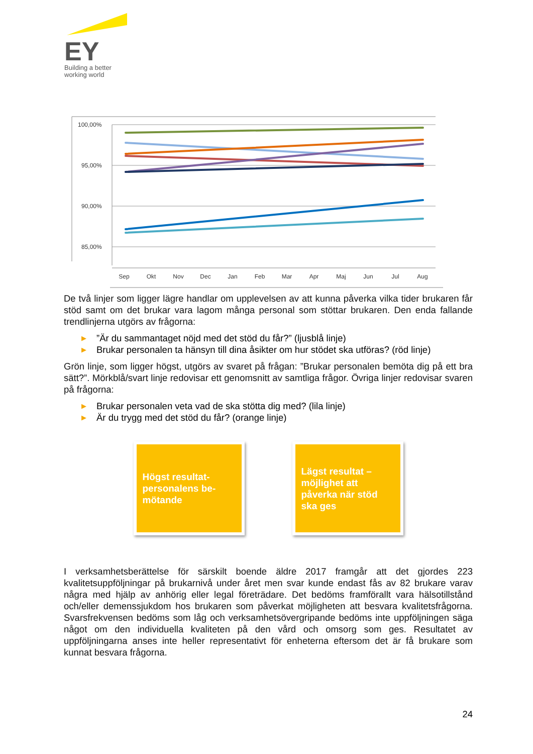EY
Building a better
working world
100,00%
95,00%
90,00%
85,00%
Sep
Okt
Nov
Dec
Jan
Feb
Mar
Apr
Maj
Jun
Jul
Aug
De två linjer som ligger lägre handlar om upplevelsen av att kunna påverka vilka tider brukaren får stöd samt om det brukar vara lagom många personal som stöttar brukaren. Den enda fallande trendlinjerna utgörs av frågorna:
▶”Är du sammantaget nöjd med det stöd du får?” (ljusblå linje)
▶ Brukar personalen ta hänsyn till dina åsikter om hur stödet ska utföras? (röd linje)
Grön linje, som ligger högst, utgörs av svaret på frågan: ”Brukar personalen bemöta dig på ett bra sätt?”. Mörkblå/svart linje redovisar ett genomsnitt av samtliga frågor. Övriga linjer redovisar svaren på frågorna:
▶ Brukar personalen veta vad de ska stötta dig med? (lila linje)
▶ Är du trygg med det stöd du får? (orange linje)
Högst resultat-personalens be-mötande
Lägst resultat – möjlighet att påverka när stöd ska ges
I verksamhetsberättelse för särskilt boende äldre 2017 framgår att det gjordes 223 kvalitetsuppföljningar på brukarnivå under året men svar kunde endast fås av 82 brukare varav några med hjälp av anhörig eller legal företrädare. Det bedöms framförallt vara hälsotillstånd och/eller demenssjukdom hos brukaren som påverkat möjligheten att besvara kvalitetsfrågorna. Svarsfrekvensen bedöms som låg och verksamhetsövergripande bedöms inte uppföljningen säga något om den individuella kvaliteten på den vård och omsorg som ges. Resultatet av uppföljningarna anses inte heller representativt för enheterna eftersom det är få brukare som kunnat besvara frågorna.
24